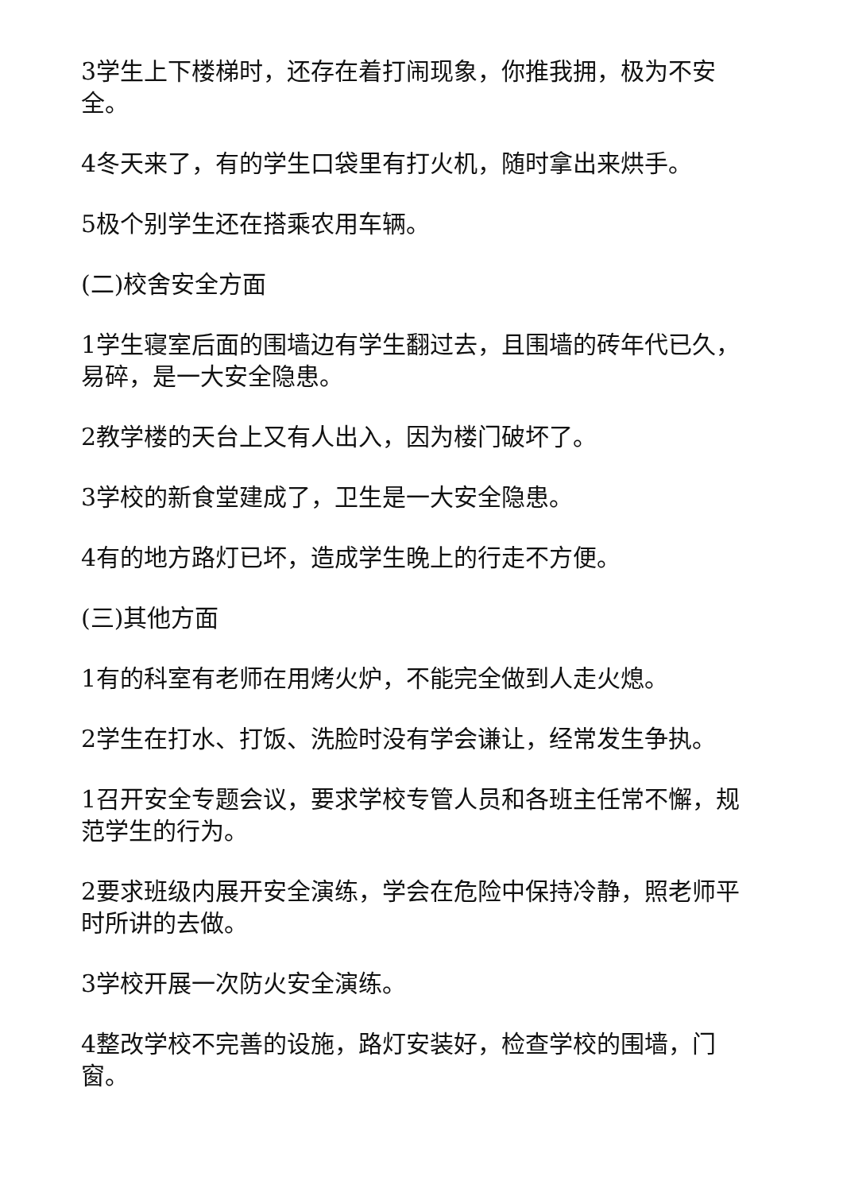3学生上下楼梯时，还存在着打闹现象，你推我拥，极为不安全。
4冬天来了，有的学生口袋里有打火机，随时拿出来烘手。
5极个别学生还在搭乘农用车辆。
(二)校舍安全方面
1学生寝室后面的围墙边有学生翻过去，且围墙的砖年代已久，易碎，是一大安全隐患。
2教学楼的天台上又有人出入，因为楼门破坏了。
3学校的新食堂建成了，卫生是一大安全隐患。
4有的地方路灯已坏，造成学生晚上的行走不方便。
(三)其他方面
1有的科室有老师在用烤火炉，不能完全做到人走火熄。
2学生在打水、打饭、洗脸时没有学会谦让，经常发生争执。
1召开安全专题会议，要求学校专管人员和各班主任常不懈，规范学生的行为。
2要求班级内展开安全演练，学会在危险中保持冷静，照老师平时所讲的去做。
3学校开展一次防火安全演练。
4整改学校不完善的设施，路灯安装好，检查学校的围墙，门窗。